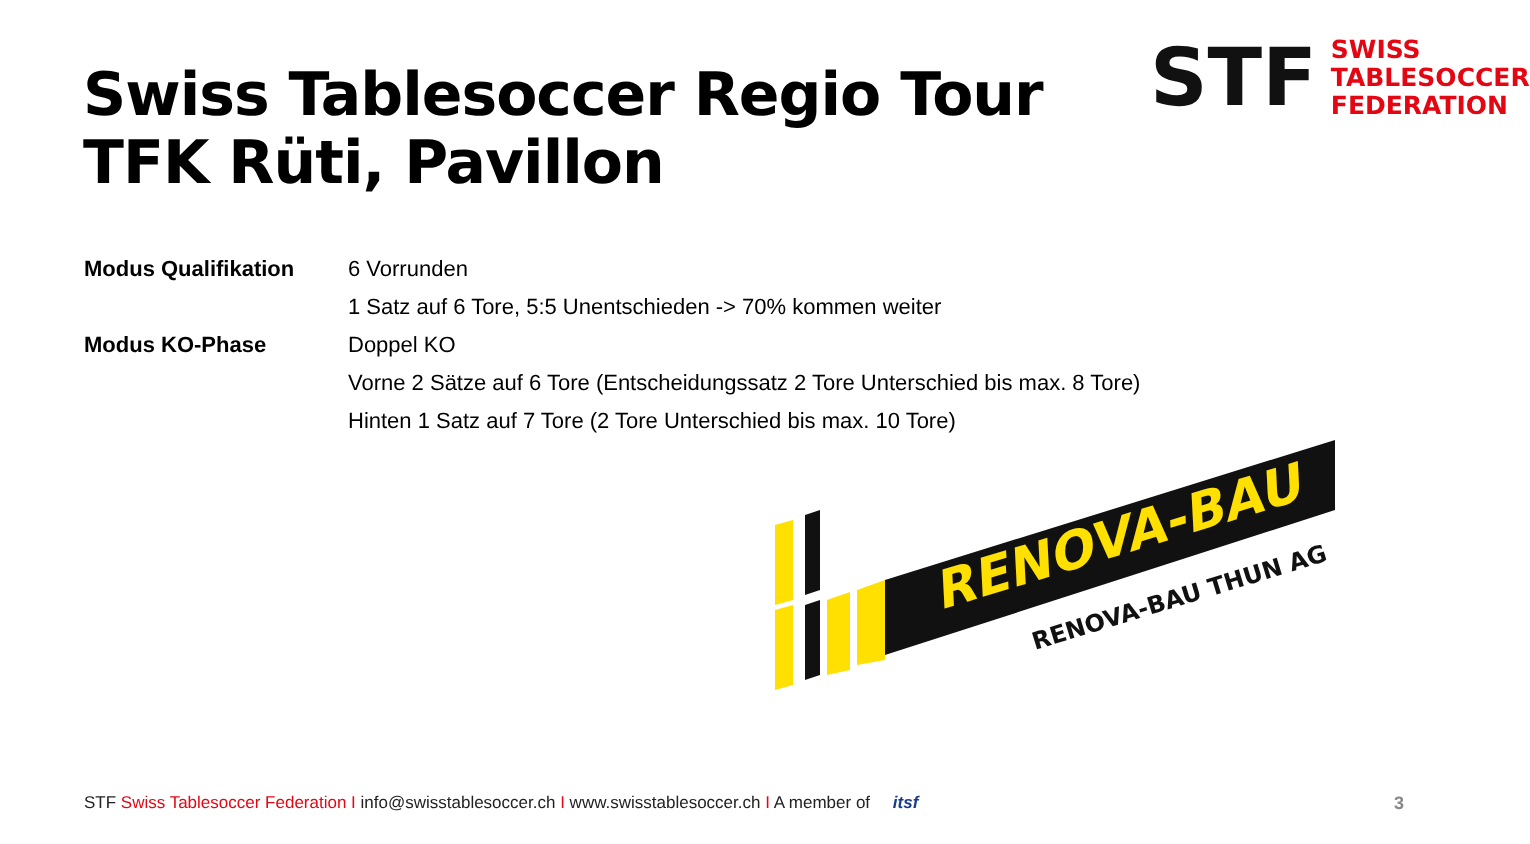Swiss Tablesoccer Regio Tour
TFK Rüti, Pavillon
STF
SWISS
TABLESOCCER
FEDERATION
| Modus Qualifikation | 6 Vorrunden |
| | 1 Satz auf 6 Tore, 5:5 Unentschieden -> 70% kommen weiter |
| Modus KO-Phase | Doppel KO |
| | Vorne 2 Sätze auf 6 Tore (Entscheidungssatz 2 Tore Unterschied bis max. 8 Tore) |
| | Hinten 1 Satz auf 7 Tore (2 Tore Unterschied bis max. 10 Tore) |
RENOVA-BAU
RENOVA-BAU THUN AG
STF Swiss Tablesoccer Federation I info@swisstablesoccer.ch I www.swisstablesoccer.ch I A member of itsf 3